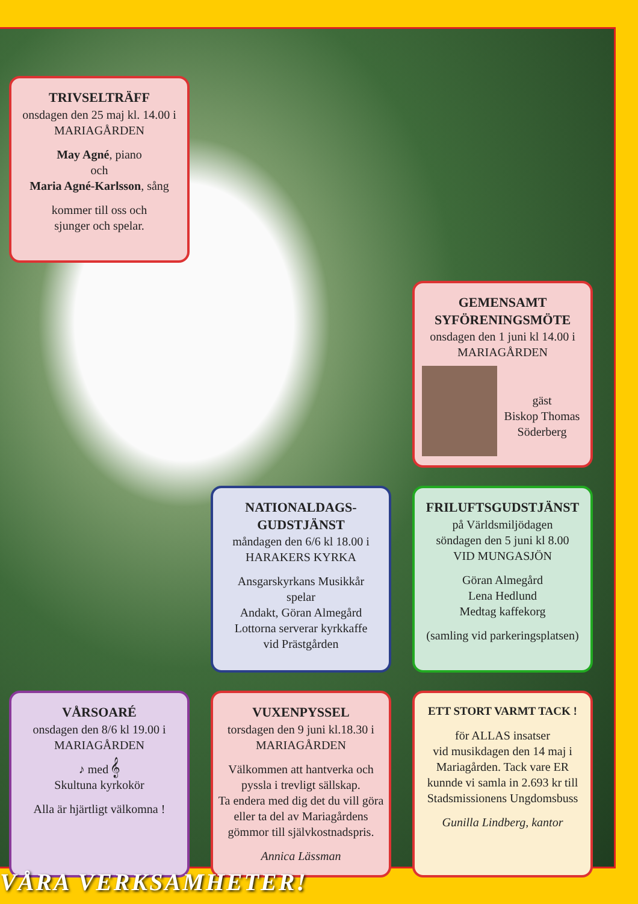TRIVSELTRÄFF
onsdagen den 25 maj kl. 14.00 i
MARIAGÅRDEN
May Agné, piano
och
Maria Agné-Karlsson, sång
kommer till oss och
sjunger och spelar.
GEMENSAMT SYFÖRENINGSMÖTE
onsdagen den 1 juni kl 14.00 i
MARIAGÅRDEN
gäst
Biskop Thomas
Söderberg
NATIONALDAGS-
GUDSTJÄNST
måndagen den 6/6 kl 18.00 i
HARAKERS KYRKA
Ansgarskyrkans Musikkår
spelar
Andakt, Göran Almegård
Lottorna serverar kyrkkaffe
vid Prästgården
FRILUFTSGUDSTJÄNST
på Världsmiljödagen
söndagen den 5 juni kl 8.00
VID MUNGASJÖN
Göran Almegård
Lena Hedlund
Medtag kaffekorg
(samling vid parkeringsplatsen)
VÅRSOARÉ
onsdagen den 8/6 kl 19.00 i
MARIAGÅRDEN
♪ med 𝄞
Skultuna kyrkokör
Alla är hjärtligt välkomna !
VUXENPYSSEL
torsdagen den 9 juni kl.18.30 i
MARIAGÅRDEN
Välkommen att hantverka och pyssla i trevligt sällskap.
Ta endera med dig det du vill göra eller ta del av Mariagårdens gömmor till självkostnadspris.
Annica Lässman
ETT STORT VARMT TACK !
för ALLAS insatser
vid musikdagen den 14 maj i Mariagården. Tack vare ER kunnde vi samla in 2.693 kr till Stadsmissionens Ungdomsbuss
Gunilla Lindberg, kantor
VÅRA VERKSAMHETER!